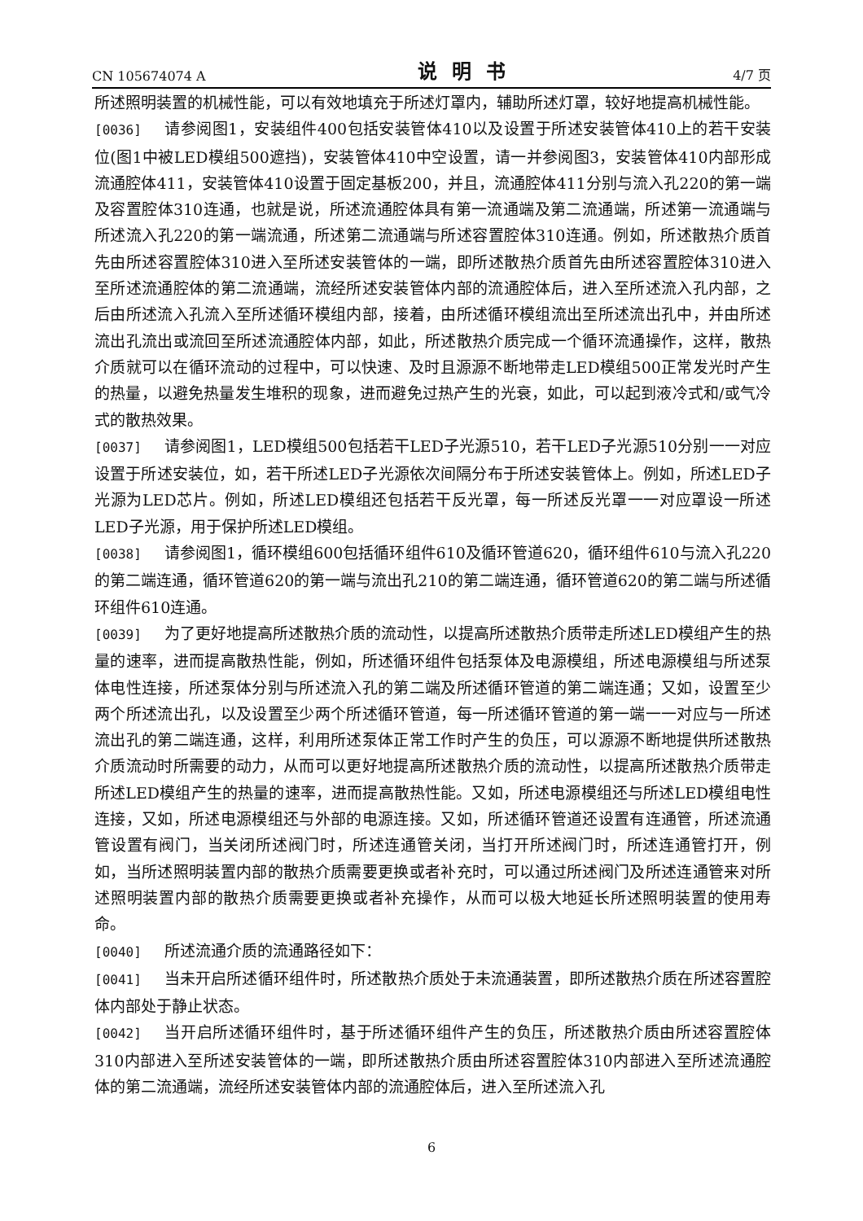CN 105674074 A 说明书 4/7 页
所述照明装置的机械性能，可以有效地填充于所述灯罩内，辅助所述灯罩，较好地提高机械性能。
[0036] 请参阅图1，安装组件400包括安装管体410以及设置于所述安装管体410上的若干安装位(图1中被LED模组500遮挡)，安装管体410中空设置，请一并参阅图3，安装管体410内部形成流通腔体411，安装管体410设置于固定基板200，并且，流通腔体411分别与流入孔220的第一端及容置腔体310连通，也就是说，所述流通腔体具有第一流通端及第二流通端，所述第一流通端与所述流入孔220的第一端流通，所述第二流通端与所述容置腔体310连通。例如，所述散热介质首先由所述容置腔体310进入至所述安装管体的一端，即所述散热介质首先由所述容置腔体310进入至所述流通腔体的第二流通端，流经所述安装管体内部的流通腔体后，进入至所述流入孔内部，之后由所述流入孔流入至所述循环模组内部，接着，由所述循环模组流出至所述流出孔中，并由所述流出孔流出或流回至所述流通腔体内部，如此，所述散热介质完成一个循环流通操作，这样，散热介质就可以在循环流动的过程中，可以快速、及时且源源不断地带走LED模组500正常发光时产生的热量，以避免热量发生堆积的现象，进而避免过热产生的光衰，如此，可以起到液冷式和/或气冷式的散热效果。
[0037] 请参阅图1，LED模组500包括若干LED子光源510，若干LED子光源510分别一一对应设置于所述安装位，如，若干所述LED子光源依次间隔分布于所述安装管体上。例如，所述LED子光源为LED芯片。例如，所述LED模组还包括若干反光罩，每一所述反光罩一一对应罩设一所述LED子光源，用于保护所述LED模组。
[0038] 请参阅图1，循环模组600包括循环组件610及循环管道620，循环组件610与流入孔220的第二端连通，循环管道620的第一端与流出孔210的第二端连通，循环管道620的第二端与所述循环组件610连通。
[0039] 为了更好地提高所述散热介质的流动性，以提高所述散热介质带走所述LED模组产生的热量的速率，进而提高散热性能，例如，所述循环组件包括泵体及电源模组，所述电源模组与所述泵体电性连接，所述泵体分别与所述流入孔的第二端及所述循环管道的第二端连通；又如，设置至少两个所述流出孔，以及设置至少两个所述循环管道，每一所述循环管道的第一端一一对应与一所述流出孔的第二端连通，这样，利用所述泵体正常工作时产生的负压，可以源源不断地提供所述散热介质流动时所需要的动力，从而可以更好地提高所述散热介质的流动性，以提高所述散热介质带走所述LED模组产生的热量的速率，进而提高散热性能。又如，所述电源模组还与所述LED模组电性连接，又如，所述电源模组还与外部的电源连接。又如，所述循环管道还设置有连通管，所述流通管设置有阀门，当关闭所述阀门时，所述连通管关闭，当打开所述阀门时，所述连通管打开，例如，当所述照明装置内部的散热介质需要更换或者补充时，可以通过所述阀门及所述连通管来对所述照明装置内部的散热介质需要更换或者补充操作，从而可以极大地延长所述照明装置的使用寿命。
[0040] 所述流通介质的流通路径如下：
[0041] 当未开启所述循环组件时，所述散热介质处于未流通装置，即所述散热介质在所述容置腔体内部处于静止状态。
[0042] 当开启所述循环组件时，基于所述循环组件产生的负压，所述散热介质由所述容置腔体310内部进入至所述安装管体的一端，即所述散热介质由所述容置腔体310内部进入至所述流通腔体的第二流通端，流经所述安装管体内部的流通腔体后，进入至所述流入孔
6